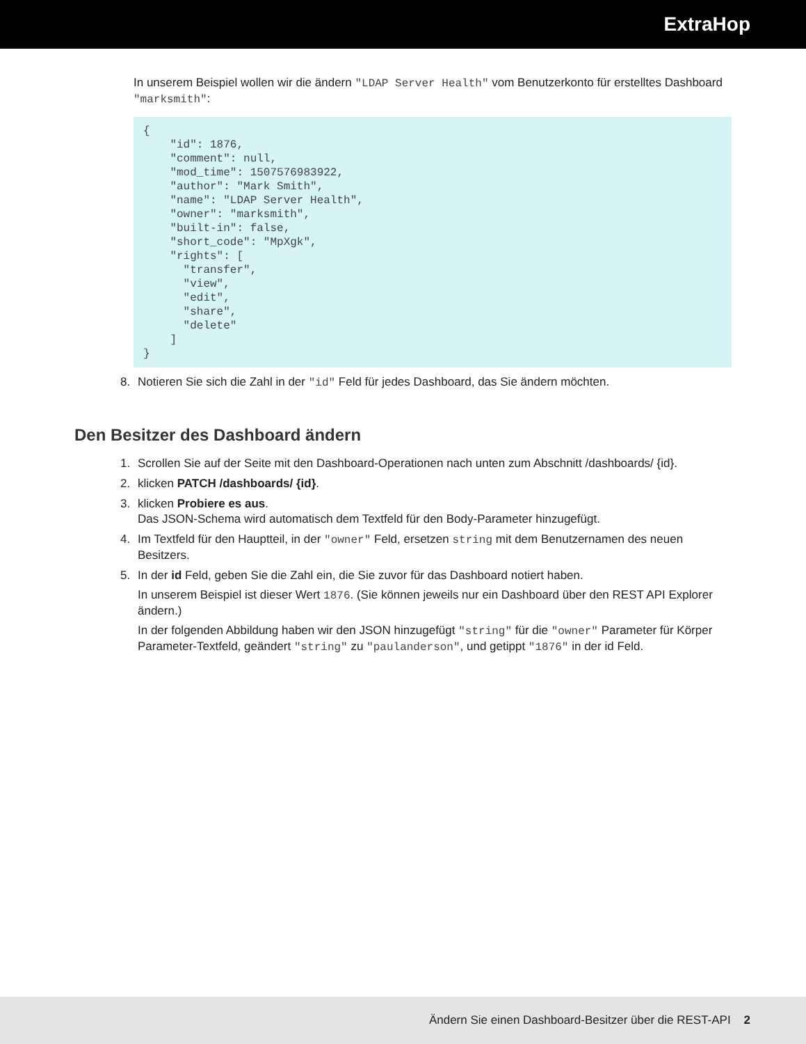ExtraHop
In unserem Beispiel wollen wir die ändern "LDAP Server Health" vom Benutzerkonto für erstelltes Dashboard "marksmith":
{
    "id": 1876,
    "comment": null,
    "mod_time": 1507576983922,
    "author": "Mark Smith",
    "name": "LDAP Server Health",
    "owner": "marksmith",
    "built-in": false,
    "short_code": "MpXgk",
    "rights": [
      "transfer",
      "view",
      "edit",
      "share",
      "delete"
    ]
}
8. Notieren Sie sich die Zahl in der "id" Feld für jedes Dashboard, das Sie ändern möchten.
Den Besitzer des Dashboard ändern
1. Scrollen Sie auf der Seite mit den Dashboard-Operationen nach unten zum Abschnitt /dashboards/ {id}.
2. klicken PATCH /dashboards/ {id}.
3. klicken Probiere es aus.
Das JSON-Schema wird automatisch dem Textfeld für den Body-Parameter hinzugefügt.
4. Im Textfeld für den Hauptteil, in der "owner" Feld, ersetzen string mit dem Benutzernamen des neuen Besitzers.
5. In der id Feld, geben Sie die Zahl ein, die Sie zuvor für das Dashboard notiert haben.
In unserem Beispiel ist dieser Wert 1876. (Sie können jeweils nur ein Dashboard über den REST API Explorer ändern.)
In der folgenden Abbildung haben wir den JSON hinzugefügt "string" für die "owner" Parameter für Körper Parameter-Textfeld, geändert "string" zu "paulanderson", und getippt "1876" in der id Feld.
Ändern Sie einen Dashboard-Besitzer über die REST-API 2